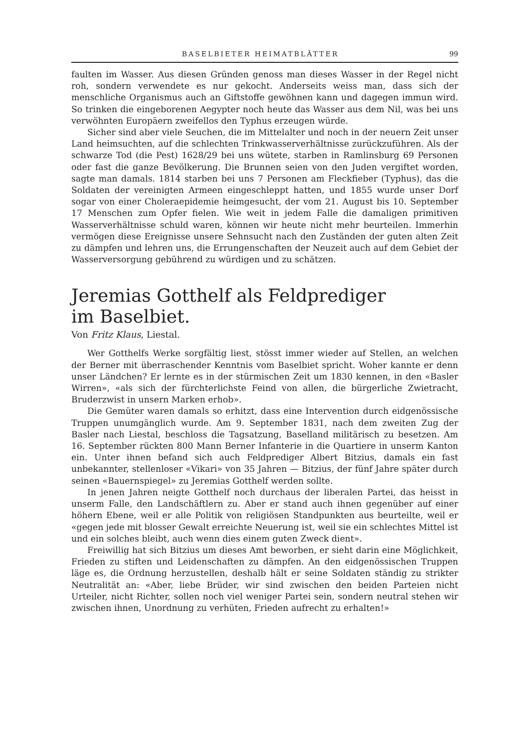BASELBIETER HEIMATBLÄTTER 99
faulten im Wasser. Aus diesen Gründen genoss man dieses Wasser in der Regel nicht roh, sondern verwendete es nur gekocht. Anderseits weiss man, dass sich der menschliche Organismus auch an Giftstoffe gewöhnen kann und dagegen immun wird. So trinken die eingeborenen Aegypter noch heute das Wasser aus dem Nil, was bei uns verwöhnten Europäern zweifellos den Typhus erzeugen würde.
Sicher sind aber viele Seuchen, die im Mittelalter und noch in der neuern Zeit unser Land heimsuchten, auf die schlechten Trinkwasserverhältnisse zurückzuführen. Als der schwarze Tod (die Pest) 1628/29 bei uns wütete, starben in Ramlinsburg 69 Personen oder fast die ganze Bevölkerung. Die Brunnen seien von den Juden vergiftet worden, sagte man damals. 1814 starben bei uns 7 Personen am Fleckfieber (Typhus), das die Soldaten der vereinigten Armeen eingeschleppt hatten, und 1855 wurde unser Dorf sogar von einer Choleraepidemie heimgesucht, der vom 21. August bis 10. September 17 Menschen zum Opfer fielen. Wie weit in jedem Falle die damaligen primitiven Wasserverhältnisse schuld waren, können wir heute nicht mehr beurteilen. Immerhin vermögen diese Ereignisse unsere Sehnsucht nach den Zuständen der guten alten Zeit zu dämpfen und lehren uns, die Errungenschaften der Neuzeit auch auf dem Gebiet der Wasserversorgung gebührend zu würdigen und zu schätzen.
Jeremias Gotthelf als Feldprediger
im Baselbiet.
Von Fritz Klaus, Liestal.
Wer Gotthelfs Werke sorgfältig liest, stösst immer wieder auf Stellen, an welchen der Berner mit überraschender Kenntnis vom Baselbiet spricht. Woher kannte er denn unser Ländchen? Er lernte es in der stürmischen Zeit um 1830 kennen, in den «Basler Wirren», «als sich der fürchterlichste Feind von allen, die bürgerliche Zwietracht, Bruderzwist in unsern Marken erhob».
Die Gemüter waren damals so erhitzt, dass eine Intervention durch eidgenössische Truppen unumgänglich wurde. Am 9. September 1831, nach dem zweiten Zug der Basler nach Liestal, beschloss die Tagsatzung, Baselland militärisch zu besetzen. Am 16. September rückten 800 Mann Berner Infanterie in die Quartiere in unserm Kanton ein. Unter ihnen befand sich auch Feldprediger Albert Bitzius, damals ein fast unbekannter, stellenloser «Vikari» von 35 Jahren — Bitzius, der fünf Jahre später durch seinen «Bauernspiegel» zu Jeremias Gotthelf werden sollte.
In jenen Jahren neigte Gotthelf noch durchaus der liberalen Partei, das heisst in unserm Falle, den Landschäftlern zu. Aber er stand auch ihnen gegenüber auf einer höhern Ebene, weil er alle Politik von religiösen Standpunkten aus beurteilte, weil er «gegen jede mit blosser Gewalt erreichte Neuerung ist, weil sie ein schlechtes Mittel ist und ein solches bleibt, auch wenn dies einem guten Zweck dient».
Freiwillig hat sich Bitzius um dieses Amt beworben, er sieht darin eine Möglichkeit, Frieden zu stiften und Leidenschaften zu dämpfen. An den eidgenössischen Truppen läge es, die Ordnung herzustellen, deshalb hält er seine Soldaten ständig zu strikter Neutralität an: «Aber, liebe Brüder, wir sind zwischen den beiden Parteien nicht Urteiler, nicht Richter, sollen noch viel weniger Partei sein, sondern neutral stehen wir zwischen ihnen, Unordnung zu verhüten, Frieden aufrecht zu erhalten!»